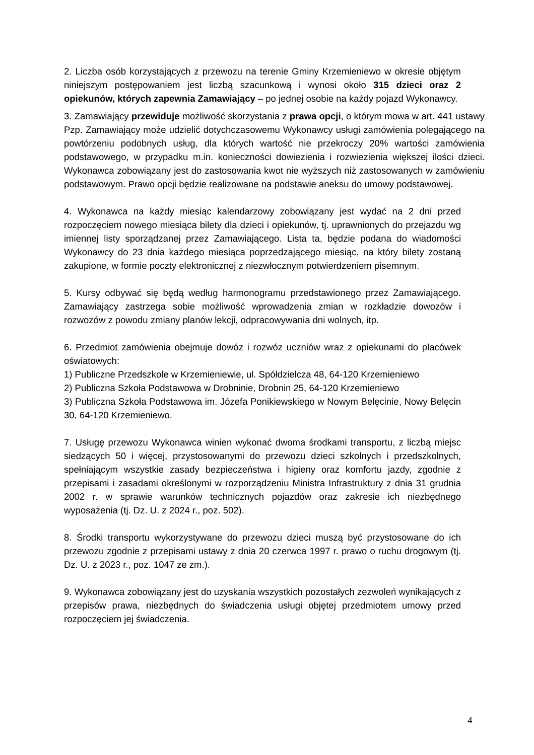2. Liczba osób korzystających z przewozu na terenie Gminy Krzemieniewo w okresie objętym niniejszym postępowaniem jest liczbą szacunkową i wynosi około 315 dzieci oraz 2 opiekunów, których zapewnia Zamawiający – po jednej osobie na każdy pojazd Wykonawcy.
3. Zamawiający przewiduje możliwość skorzystania z prawa opcji, o którym mowa w art. 441 ustawy Pzp. Zamawiający może udzielić dotychczasowemu Wykonawcy usługi zamówienia polegającego na powtórzeniu podobnych usług, dla których wartość nie przekroczy 20% wartości zamówienia podstawowego, w przypadku m.in. konieczności dowiezienia i rozwiezienia większej ilości dzieci. Wykonawca zobowiązany jest do zastosowania kwot nie wyższych niż zastosowanych w zamówieniu podstawowym. Prawo opcji będzie realizowane na podstawie aneksu do umowy podstawowej.
4. Wykonawca na każdy miesiąc kalendarzowy zobowiązany jest wydać na 2 dni przed rozpoczęciem nowego miesiąca bilety dla dzieci i opiekunów, tj. uprawnionych do przejazdu wg imiennej listy sporządzanej przez Zamawiającego. Lista ta, będzie podana do wiadomości Wykonawcy do 23 dnia każdego miesiąca poprzedzającego miesiąc, na który bilety zostaną zakupione, w formie poczty elektronicznej z niezwłocznym potwierdzeniem pisemnym.
5. Kursy odbywać się będą według harmonogramu przedstawionego przez Zamawiającego. Zamawiający zastrzega sobie możliwość wprowadzenia zmian w rozkładzie dowozów i rozwozów z powodu zmiany planów lekcji, odpracowywania dni wolnych, itp.
6. Przedmiot zamówienia obejmuje dowóz i rozwóz uczniów wraz z opiekunami do placówek oświatowych:
1) Publiczne Przedszkole w Krzemieniewie, ul. Spółdzielcza 48, 64-120 Krzemieniewo
2) Publiczna Szkoła Podstawowa w Drobninie, Drobnin 25, 64-120 Krzemieniewo
3) Publiczna Szkoła Podstawowa im. Józefa Ponikiewskiego w Nowym Belęcinie, Nowy Belęcin 30, 64-120 Krzemieniewo.
7. Usługę przewozu Wykonawca winien wykonać dwoma środkami transportu, z liczbą miejsc siedzących 50 i więcej, przystosowanymi do przewozu dzieci szkolnych i przedszkolnych, spełniającym wszystkie zasady bezpieczeństwa i higieny oraz komfortu jazdy, zgodnie z przepisami i zasadami określonymi w rozporządzeniu Ministra Infrastruktury z dnia 31 grudnia 2002 r. w sprawie warunków technicznych pojazdów oraz zakresie ich niezbędnego wyposażenia (tj. Dz. U. z 2024 r., poz. 502).
8. Środki transportu wykorzystywane do przewozu dzieci muszą być przystosowane do ich przewozu zgodnie z przepisami ustawy z dnia 20 czerwca 1997 r. prawo o ruchu drogowym (tj. Dz. U. z 2023 r., poz. 1047 ze zm.).
9. Wykonawca zobowiązany jest do uzyskania wszystkich pozostałych zezwoleń wynikających z przepisów prawa, niezbędnych do świadczenia usługi objętej przedmiotem umowy przed rozpoczęciem jej świadczenia.
4